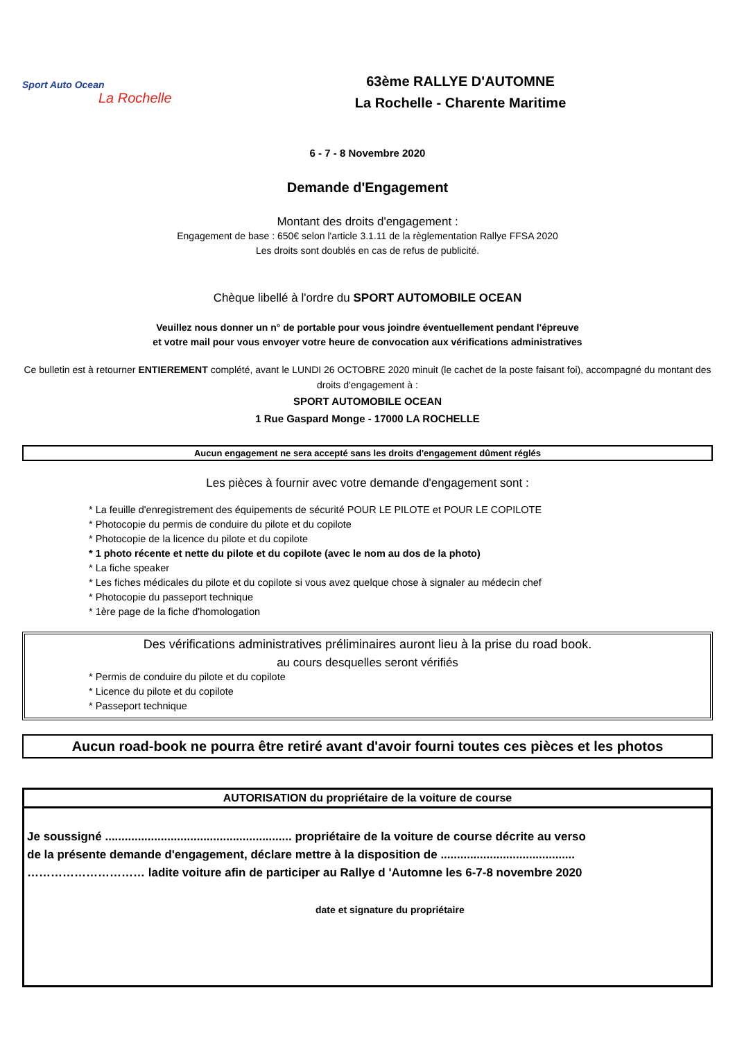Sport Auto Ocean
La Rochelle
63ème RALLYE D'AUTOMNE
La Rochelle - Charente Maritime
6 - 7 - 8 Novembre 2020
Demande d'Engagement
Montant des droits d'engagement :
Engagement de base : 650€ selon l'article 3.1.11 de la règlementation Rallye FFSA 2020
Les droits sont doublés en cas de refus de publicité.
Chèque libellé à l'ordre du SPORT AUTOMOBILE OCEAN
Veuillez nous donner un n° de portable pour vous joindre éventuellement pendant l'épreuve
et votre mail pour vous envoyer votre heure de convocation aux vérifications administratives
Ce bulletin est à retourner ENTIEREMENT complété, avant le LUNDI 26 OCTOBRE 2020 minuit (le cachet de la poste faisant foi), accompagné du montant des droits d'engagement à :
SPORT AUTOMOBILE OCEAN
1 Rue Gaspard Monge - 17000 LA ROCHELLE
Aucun engagement ne sera accepté sans les droits d'engagement dûment réglés
Les pièces à fournir avec votre demande d'engagement sont :
* La feuille d'enregistrement des équipements de sécurité POUR LE PILOTE et POUR LE COPILOTE
* Photocopie du permis de conduire du pilote et du copilote
* Photocopie de la licence du pilote et du copilote
* 1 photo récente et nette du pilote et du copilote (avec le nom au dos de la photo)
* La fiche speaker
* Les fiches médicales du pilote et du copilote si vous avez quelque chose à signaler au médecin chef
* Photocopie du passeport technique
* 1ère page de la fiche d'homologation
Des vérifications administratives préliminaires auront lieu à la prise du road book.
au cours desquelles seront vérifiés
* Permis de conduire du pilote et du copilote
* Licence du pilote et du copilote
* Passeport technique
Aucun road-book ne pourra être retiré avant d'avoir fourni toutes ces pièces et les photos
AUTORISATION du propriétaire de la voiture de course
Je soussigné ......................................................... propriétaire de la voiture de course décrite au verso
de la présente demande d'engagement, déclare mettre à la disposition de .........................................
………………………… ladite voiture afin de participer au Rallye d 'Automne les 6-7-8 novembre 2020
date et signature du propriétaire